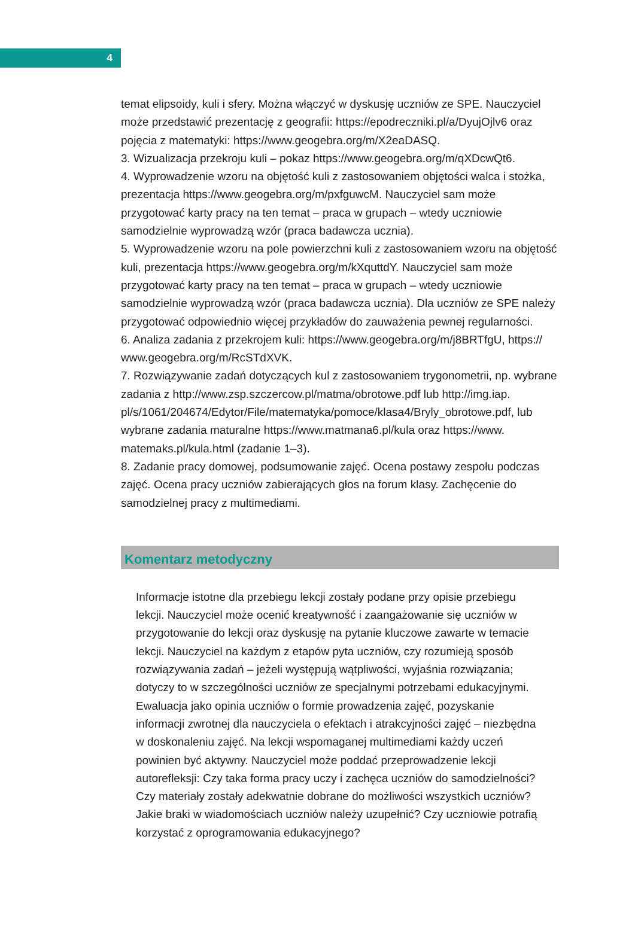4
temat elipsoidy, kuli i sfery. Można włączyć w dyskusję uczniów ze SPE. Nauczyciel może przedstawić prezentację z geografii: https://epodreczniki.pl/a/DyujOjlv6 oraz pojęcia z matematyki: https://www.geogebra.org/m/X2eaDASQ.
3. Wizualizacja przekroju kuli – pokaz https://www.geogebra.org/m/qXDcwQt6.
4. Wyprowadzenie wzoru na objętość kuli z zastosowaniem objętości walca i stożka, prezentacja https://www.geogebra.org/m/pxfguwcM. Nauczyciel sam może przygotować karty pracy na ten temat – praca w grupach – wtedy uczniowie samodzielnie wyprowadzą wzór (praca badawcza ucznia).
5. Wyprowadzenie wzoru na pole powierzchni kuli z zastosowaniem wzoru na objętość kuli, prezentacja https://www.geogebra.org/m/kXquttdY. Nauczyciel sam może przygotować karty pracy na ten temat – praca w grupach – wtedy uczniowie samodzielnie wyprowadzą wzór (praca badawcza ucznia). Dla uczniów ze SPE należy przygotować odpowiednio więcej przykładów do zauważenia pewnej regularności.
6. Analiza zadania z przekrojem kuli: https://www.geogebra.org/m/j8BRTfgU, https:// www.geogebra.org/m/RcSTdXVK.
7. Rozwiązywanie zadań dotyczących kul z zastosowaniem trygonometrii, np. wybrane zadania z http://www.zsp.szczercow.pl/matma/obrotowe.pdf lub http://img.iap. pl/s/1061/204674/Edytor/File/matematyka/pomoce/klasa4/Bryly_obrotowe.pdf, lub wybrane zadania maturalne https://www.matmana6.pl/kula oraz https://www. matemaks.pl/kula.html (zadanie 1–3).
8. Zadanie pracy domowej, podsumowanie zajęć. Ocena postawy zespołu podczas zajęć. Ocena pracy uczniów zabierających głos na forum klasy. Zachęcenie do samodzielnej pracy z multimediami.
Komentarz metodyczny
Informacje istotne dla przebiegu lekcji zostały podane przy opisie przebiegu lekcji. Nauczyciel może ocenić kreatywność i zaangażowanie się uczniów w przygotowanie do lekcji oraz dyskusję na pytanie kluczowe zawarte w temacie lekcji. Nauczyciel na każdym z etapów pyta uczniów, czy rozumieją sposób rozwiązywania zadań – jeżeli występują wątpliwości, wyjaśnia rozwiązania; dotyczy to w szczególności uczniów ze specjalnymi potrzebami edukacyjnymi. Ewaluacja jako opinia uczniów o formie prowadzenia zajęć, pozyskanie informacji zwrotnej dla nauczyciela o efektach i atrakcyjności zajęć – niezbędna w doskonaleniu zajęć. Na lekcji wspomaganej multimediami każdy uczeń powinien być aktywny. Nauczyciel może poddać przeprowadzenie lekcji autorefleksji: Czy taka forma pracy uczy i zachęca uczniów do samodzielności? Czy materiały zostały adekwatnie dobrane do możliwości wszystkich uczniów? Jakie braki w wiadomościach uczniów należy uzupełnić? Czy uczniowie potrafią korzystać z oprogramowania edukacyjnego?